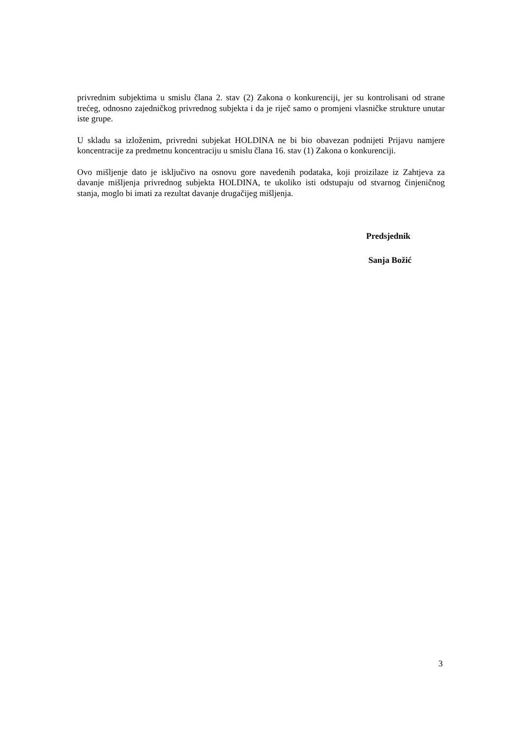privrednim subjektima u smislu člana 2. stav (2) Zakona o konkurenciji, jer su kontrolisani od strane trećeg, odnosno zajedničkog privrednog subjekta i da je riječ samo o promjeni vlasničke strukture unutar iste grupe.
U skladu sa izloženim, privredni subjekat HOLDINA ne bi bio obavezan podnijeti Prijavu namjere koncentracije za predmetnu koncentraciju u smislu člana 16. stav (1) Zakona o konkurenciji.
Ovo mišljenje dato je isključivo na osnovu gore navedenih podataka, koji proizilaze iz Zahtjeva za davanje mišljenja privrednog subjekta HOLDINA, te ukoliko isti odstupaju od stvarnog činjeničnog stanja, moglo bi imati za rezultat davanje drugačijeg mišljenja.
Predsjednik
Sanja Božić
3